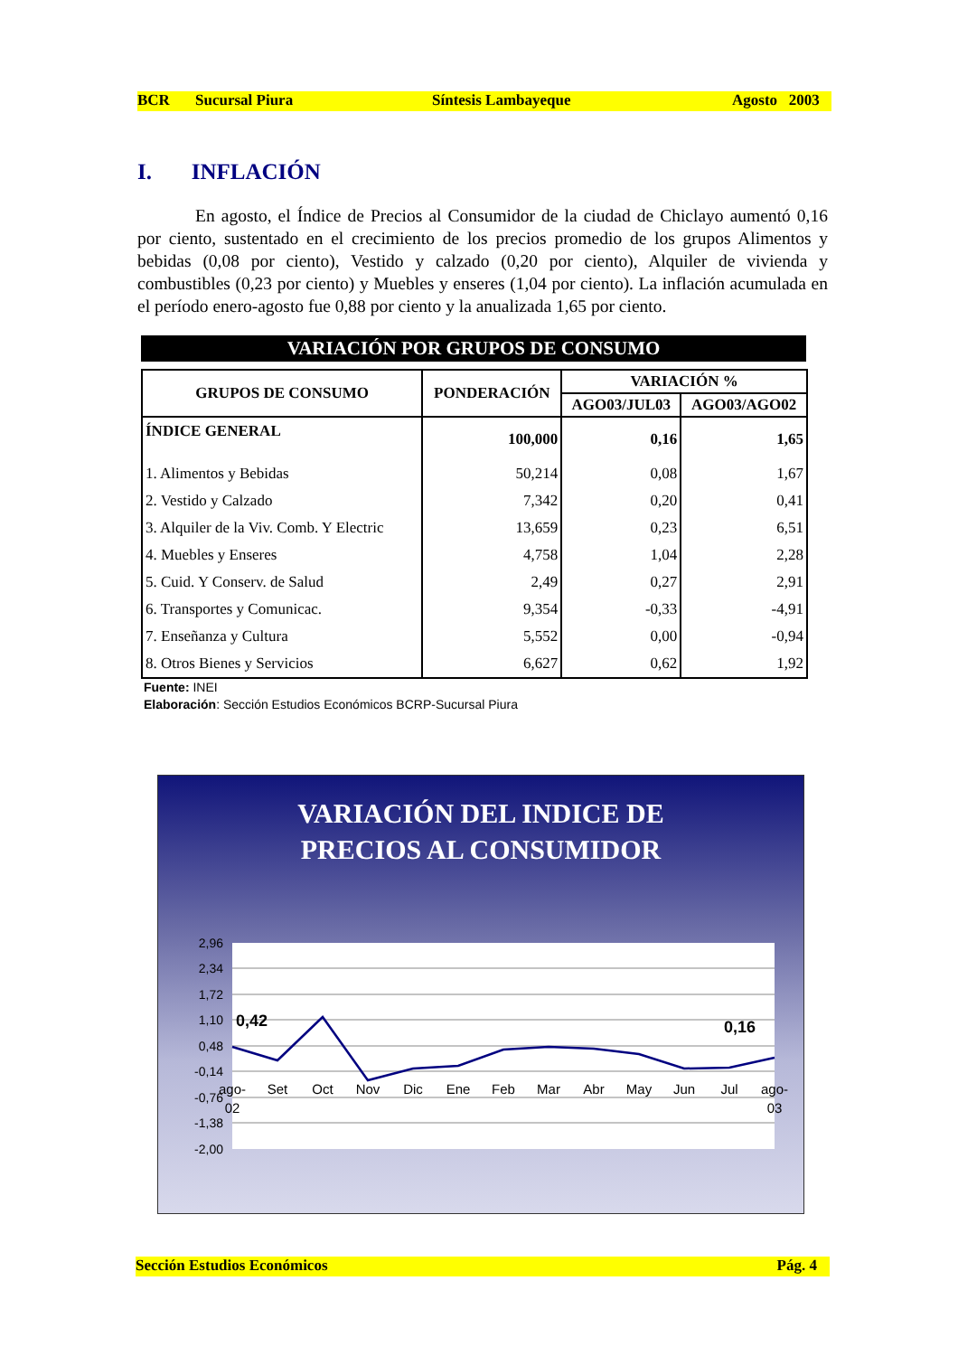BCR Sucursal Piura Síntesis Lambayeque Agosto 2003
I. INFLACIÓN
En agosto, el Índice de Precios al Consumidor de la ciudad de Chiclayo aumentó 0,16 por ciento, sustentado en el crecimiento de los precios promedio de los grupos Alimentos y bebidas (0,08 por ciento), Vestido y calzado (0,20 por ciento), Alquiler de vivienda y combustibles (0,23 por ciento) y Muebles y enseres (1,04 por ciento). La inflación acumulada en el período enero-agosto fue 0,88 por ciento y la anualizada 1,65 por ciento.
VARIACIÓN POR GRUPOS DE CONSUMO
| GRUPOS DE CONSUMO | PONDERACIÓN | VARIACIÓN % | |
| --- | --- | --- | --- |
| | | AGO03/JUL03 | AGO03/AGO02 |
| ÍNDICE GENERAL | 100,000 | 0,16 | 1,65 |
| 1. Alimentos y Bebidas | 50,214 | 0,08 | 1,67 |
| 2. Vestido y Calzado | 7,342 | 0,20 | 0,41 |
| 3. Alquiler de la Viv. Comb. Y Electric | 13,659 | 0,23 | 6,51 |
| 4. Muebles y Enseres | 4,758 | 1,04 | 2,28 |
| 5. Cuid. Y Conserv. de Salud | 2,49 | 0,27 | 2,91 |
| 6. Transportes y Comunicac. | 9,354 | -0,33 | -4,91 |
| 7. Enseñanza y Cultura | 5,552 | 0,00 | -0,94 |
| 8. Otros Bienes y Servicios | 6,627 | 0,62 | 1,92 |
Fuente: INEI
Elaboración: Sección Estudios Económicos BCRP-Sucursal Piura
VARIACIÓN DEL INDICE DE
PRECIOS AL CONSUMIDOR
2,96
2,34
1,72
1,10
0,48
-0,14
-0,76
-1,38
-2,00
0,42
0,16
ago-
02
Set
Oct
Nov
Dic
Ene
Feb
Mar
Abr
May
Jun
Jul
ago-
03
Sección Estudios Económicos Pág. 4